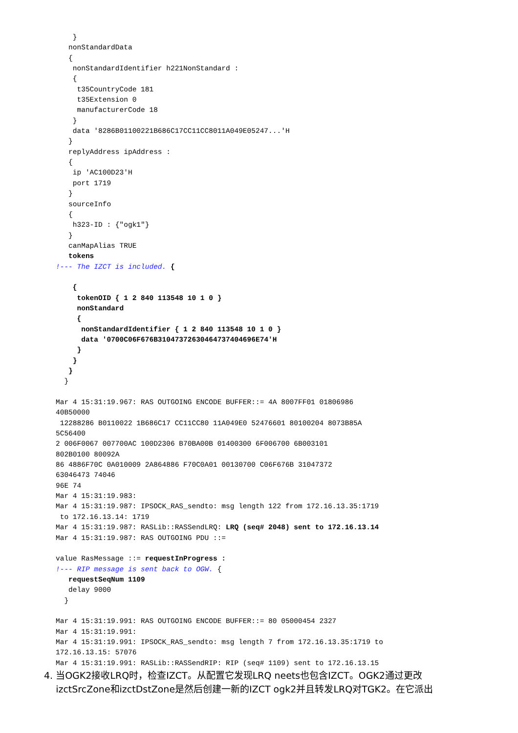}
   nonStandardData
   {
    nonStandardIdentifier h221NonStandard :
    {
     t35CountryCode 181
     t35Extension 0
     manufacturerCode 18
    }
    data '8286B01100221B686C17CC11CC8011A049E05247...'H
   }
   replyAddress ipAddress :
   {
    ip 'AC100D23'H
    port 1719
   }
   sourceInfo
   {
    h323-ID : {"ogk1"}
   }
   canMapAlias TRUE
   tokens
!--- The IZCT is included. {

    {
     tokenOID { 1 2 840 113548 10 1 0 }
     nonStandard
     {
      nonStandardIdentifier { 1 2 840 113548 10 1 0 }
      data '0700C06F676B31047372630464737404696E74'H
     }
    }
   }
  }

Mar 4 15:31:19.967: RAS OUTGOING ENCODE BUFFER::= 4A 8007FF01 01806986
40B50000
 12288286 B0110022 1B686C17 CC11CC80 11A049E0 52476601 80100204 8073B85A
5C56400
2 006F0067 007700AC 100D2306 B70BA00B 01400300 6F006700 6B003101
802B0100 80092A
86 4886F70C 0A010009 2A864886 F70C0A01 00130700 C06F676B 31047372
63046473 74046
96E 74
Mar 4 15:31:19.983:
Mar 4 15:31:19.987: IPSOCK_RAS_sendto: msg length 122 from 172.16.13.35:1719
 to 172.16.13.14: 1719
Mar 4 15:31:19.987: RASLib::RASSendLRQ: LRQ (seq# 2048) sent to 172.16.13.14
Mar 4 15:31:19.987: RAS OUTGOING PDU ::=

value RasMessage ::= requestInProgress :
!--- RIP message is sent back to OGW. {
   requestSeqNum 1109
   delay 9000
  }

Mar 4 15:31:19.991: RAS OUTGOING ENCODE BUFFER::= 80 05000454 2327
Mar 4 15:31:19.991:
Mar 4 15:31:19.991: IPSOCK_RAS_sendto: msg length 7 from 172.16.13.35:1719 to
172.16.13.15: 57076
Mar 4 15:31:19.991: RASLib::RASSendRIP: RIP (seq# 1109) sent to 172.16.13.15
4. 当OGK2接收LRQ时，检查IZCT。从配置它发现LRQ neets也包含IZCT。OGK2通过更改
izctSrcZone和izctDstZone是然后创建一新的IZCT ogk2并且转发LRQ对TGK2。在它派出